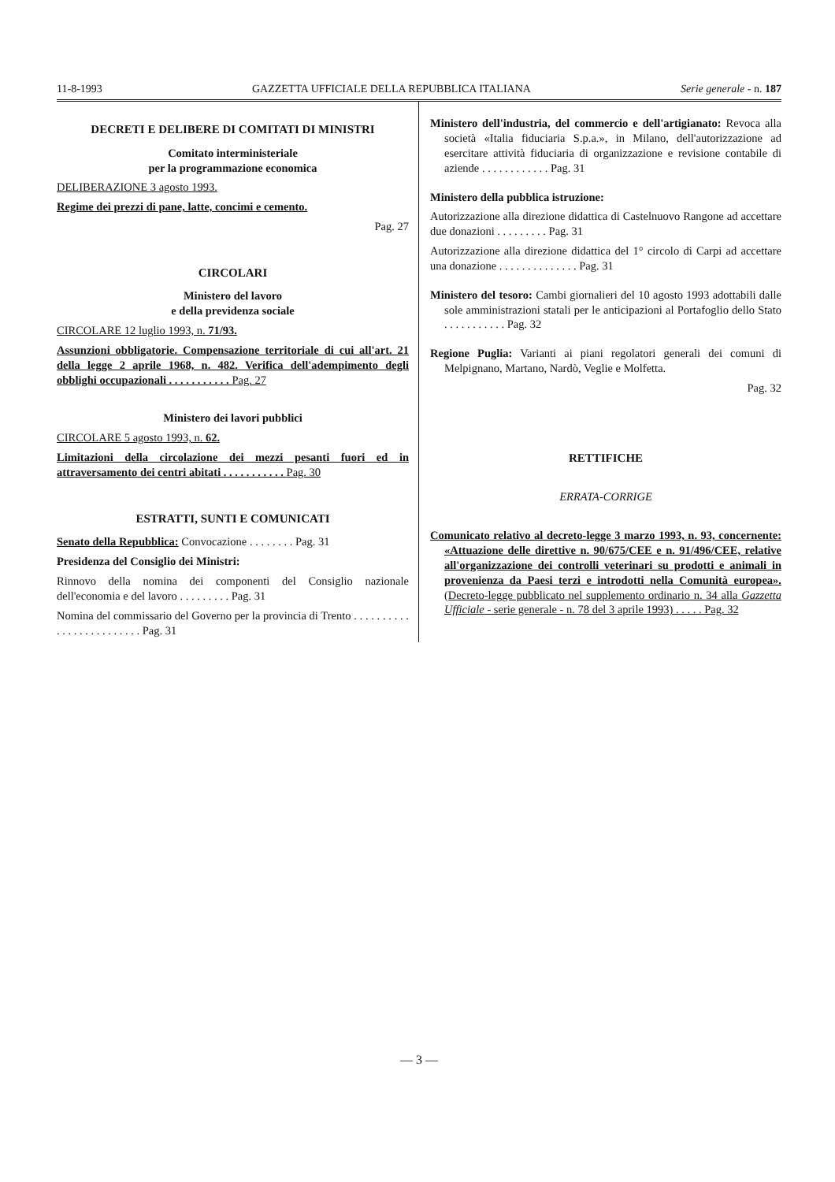11-8-1993 GAZZETTA UFFICIALE DELLA REPUBBLICA ITALIANA Serie generale - n. 187
DECRETI E DELIBERE DI COMITATI DI MINISTRI
Comitato interministeriale
per la programmazione economica
DELIBERAZIONE 3 agosto 1993.
Regime dei prezzi di pane, latte, concimi e cemento.
Pag. 27
CIRCOLARI
Ministero del lavoro
e della previdenza sociale
CIRCOLARE 12 luglio 1993, n. 71/93.
Assunzioni obbligatorie. Compensazione territoriale di cui all'art. 21 della legge 2 aprile 1968, n. 482. Verifica dell'adempimento degli obblighi occupazionali . . . . . . . . . . . Pag. 27
Ministero dei lavori pubblici
CIRCOLARE 5 agosto 1993, n. 62.
Limitazioni della circolazione dei mezzi pesanti fuori ed in attraversamento dei centri abitati . . . . . . . . . . . Pag. 30
ESTRATTI, SUNTI E COMUNICATI
Senato della Repubblica: Convocazione . . . . . . . . Pag. 31
Presidenza del Consiglio dei Ministri:
Rinnovo della nomina dei componenti del Consiglio nazionale dell'economia e del lavoro . . . . . . . . . Pag. 31
Nomina del commissario del Governo per la provincia di Trento . . . . . . . . . . . . . . . . . . . . . . . . . Pag. 31
Ministero dell'industria, del commercio e dell'artigianato: Revoca alla società «Italia fiduciaria S.p.a.», in Milano, dell'autorizzazione ad esercitare attività fiduciaria di organizzazione e revisione contabile di aziende . . . . . . . . . . . . Pag. 31
Ministero della pubblica istruzione:
Autorizzazione alla direzione didattica di Castelnuovo Rangone ad accettare due donazioni . . . . . . . . . Pag. 31
Autorizzazione alla direzione didattica del 1° circolo di Carpi ad accettare una donazione . . . . . . . . . . . . . . Pag. 31
Ministero del tesoro: Cambi giornalieri del 10 agosto 1993 adottabili dalle sole amministrazioni statali per le anticipazioni al Portafoglio dello Stato . . . . . . . . . . . Pag. 32
Regione Puglia: Varianti ai piani regolatori generali dei comuni di Melpignano, Martano, Nardò, Veglie e Molfetta.
Pag. 32
RETTIFICHE
ERRATA-CORRIGE
Comunicato relativo al decreto-legge 3 marzo 1993, n. 93, concernente: «Attuazione delle direttive n. 90/675/CEE e n. 91/496/CEE, relative all'organizzazione dei controlli veterinari su prodotti e animali in provenienza da Paesi terzi e introdotti nella Comunità europea». (Decreto-legge pubblicato nel supplemento ordinario n. 34 alla Gazzetta Ufficiale - serie generale - n. 78 del 3 aprile 1993) . . . . . Pag. 32
— 3 —